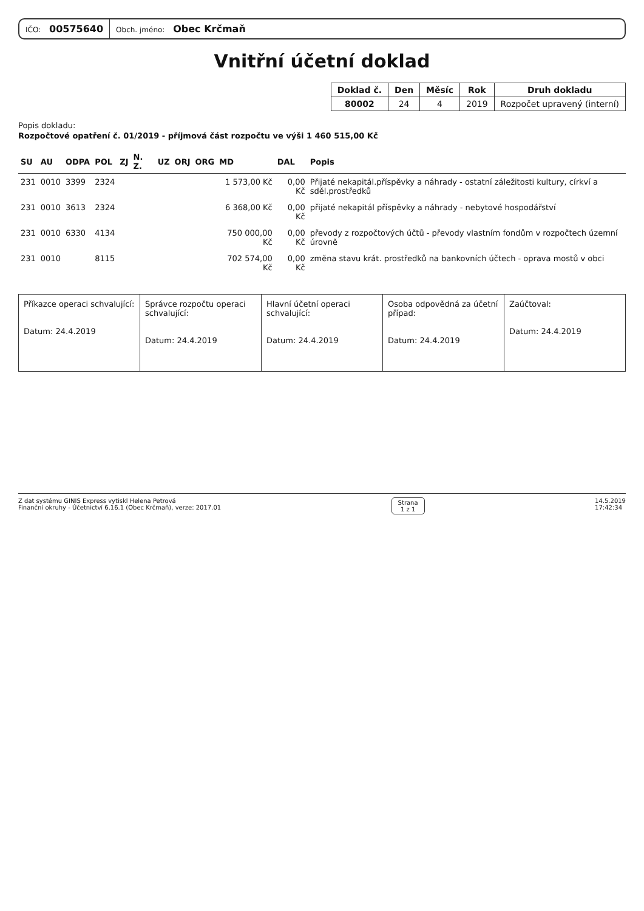IČO: 00575640
Obch. jméno: Obec Krčmaň
Vnitřní účetní doklad
| Doklad č. | Den | Měsíc | Rok | Druh dokladu |
| --- | --- | --- | --- | --- |
| 80002 | 24 | 4 | 2019 | Rozpočet upravený (interní) |
Popis dokladu:
Rozpočtové opatření č. 01/2019 - příjmová část rozpočtu ve výši 1 460 515,00 Kč
| SU | AU | ODPA | POL | ZJ | N. Z. | UZ | ORJ | ORG | MD | DAL | Popis |
| --- | --- | --- | --- | --- | --- | --- | --- | --- | --- | --- | --- |
| 231 | 0010 | 3399 | 2324 | | | | | | 1 573,00 Kč | 0,00 Kč | Přijaté nekapitál.příspěvky a náhrady - ostatní záležitosti kultury, církví a sděl.prostředků |
| 231 | 0010 | 3613 | 2324 | | | | | | 6 368,00 Kč | 0,00 Kč | přijaté nekapitál příspěvky a náhrady - nebytové hospodářství |
| 231 | 0010 | 6330 | 4134 | | | | | | 750 000,00 Kč | 0,00 Kč | převody z rozpočtových účtů - převody vlastním fondům v rozpočtech územní úrovně |
| 231 | 0010 | | 8115 | | | | | | 702 574,00 Kč | 0,00 Kč | změna stavu krát. prostředků na bankovních účtech - oprava mostů v obci |
| Příkazce operaci schvalující: Datum: 24.4.2019 | Správce rozpočtu operaci schvalující: Datum: 24.4.2019 | Hlavní účetní operaci schvalující: Datum: 24.4.2019 | Osoba odpovědná za účetní případ: Datum: 24.4.2019 | Zaúčtoval: Datum: 24.4.2019 |
Z dat systému GINIS Express vytiskl Helena Petrová
Finanční okruhy - Účetnictví 6.16.1 (Obec Krčmaň), verze: 2017.01
Strana
1 z 1
14.5.2019
17:42:34